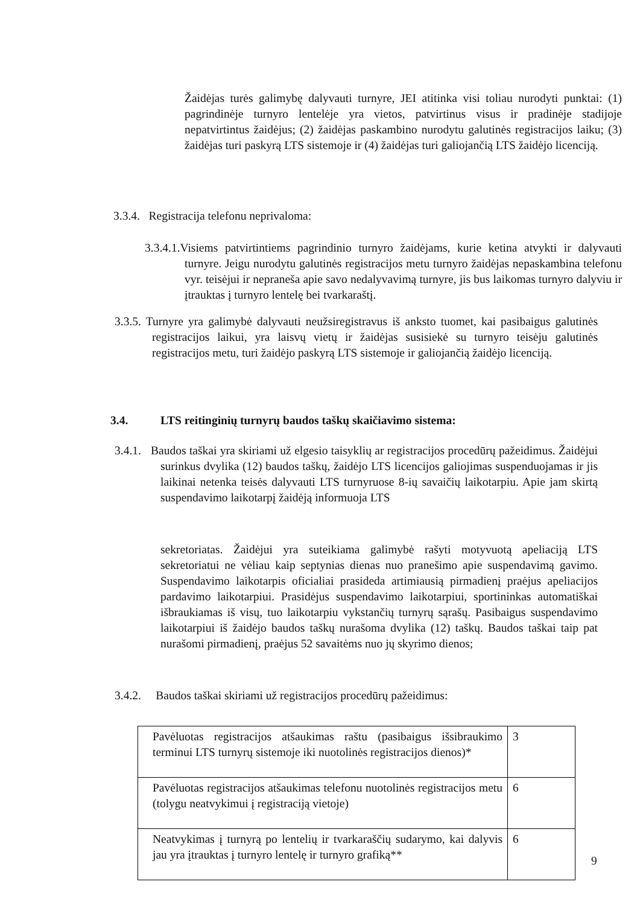Žaidėjas turės galimybę dalyvauti turnyre, JEI atitinka visi toliau nurodyti punktai: (1) pagrindinėje turnyro lentelėje yra vietos, patvirtinus visus ir pradinėje stadijoje nepatvirtintus žaidėjus; (2) žaidėjas paskambino nurodytu galutinės registracijos laiku; (3) žaidėjas turi paskyrą LTS sistemoje ir (4) žaidėjas turi galiojančią LTS žaidėjo licenciją.
3.3.4. Registracija telefonu neprivaloma:
3.3.4.1.Visiems patvirtintiems pagrindinio turnyro žaidėjams, kurie ketina atvykti ir dalyvauti turnyre. Jeigu nurodytu galutinės registracijos metu turnyro žaidėjas nepaskambina telefonu vyr. teisėjui ir nepraneša apie savo nedalyvavimą turnyre, jis bus laikomas turnyro dalyviu ir įtrauktas į turnyro lentelę bei tvarkaraštį.
3.3.5. Turnyre yra galimybė dalyvauti neužsiregistravus iš anksto tuomet, kai pasibaigus galutinės registracijos laikui, yra laisvų vietų ir žaidėjas susisiekė su turnyro teisėju galutinės registracijos metu, turi žaidėjo paskyrą LTS sistemoje ir galiojančią žaidėjo licenciją.
3.4. LTS reitinginių turnyrų baudos taškų skaičiavimo sistema:
3.4.1. Baudos taškai yra skiriami už elgesio taisyklių ar registracijos procedūrų pažeidimus. Žaidėjui surinkus dvylika (12) baudos taškų, žaidėjo LTS licencijos galiojimas suspenduojamas ir jis laikinai netenka teisės dalyvauti LTS turnyruose 8-ių savaičių laikotarpiu. Apie jam skirtą suspendavimo laikotarpį žaidėją informuoja LTS
sekretoriatas. Žaidėjui yra suteikiama galimybė rašyti motyvuotą apeliaciją LTS sekretoriatui ne vėliau kaip septynias dienas nuo pranešimo apie suspendavimą gavimo. Suspendavimo laikotarpis oficialiai prasideda artimiausią pirmadienį praėjus apeliacijos pardavimo laikotarpiui. Prasidėjus suspendavimo laikotarpiui, sportininkas automatiškai išbraukiamas iš visų, tuo laikotarpiu vykstančių turnyrų sąrašų. Pasibaigus suspendavimo laikotarpiui iš žaidėjo baudos taškų nurašoma dvylika (12) taškų. Baudos taškai taip pat nurašomi pirmadienį, praėjus 52 savaitėms nuo jų skyrimo dienos;
3.4.2. Baudos taškai skiriami už registracijos procedūrų pažeidimus:
| Pavėluotas registracijos atšaukimas raštu (pasibaigus išsibraukimo terminui LTS turnyrų sistemoje iki nuotolinės registracijos dienos)* | 3 |
| Pavėluotas registracijos atšaukimas telefonu nuotolinės registracijos metu (tolygu neatvykimui į registraciją vietoje) | 6 |
| Neatvykimas į turnyrą po lentelių ir tvarkaraščių sudarymo, kai dalyvis jau yra įtrauktas į turnyro lentelę ir turnyro grafiką** | 6 |
9